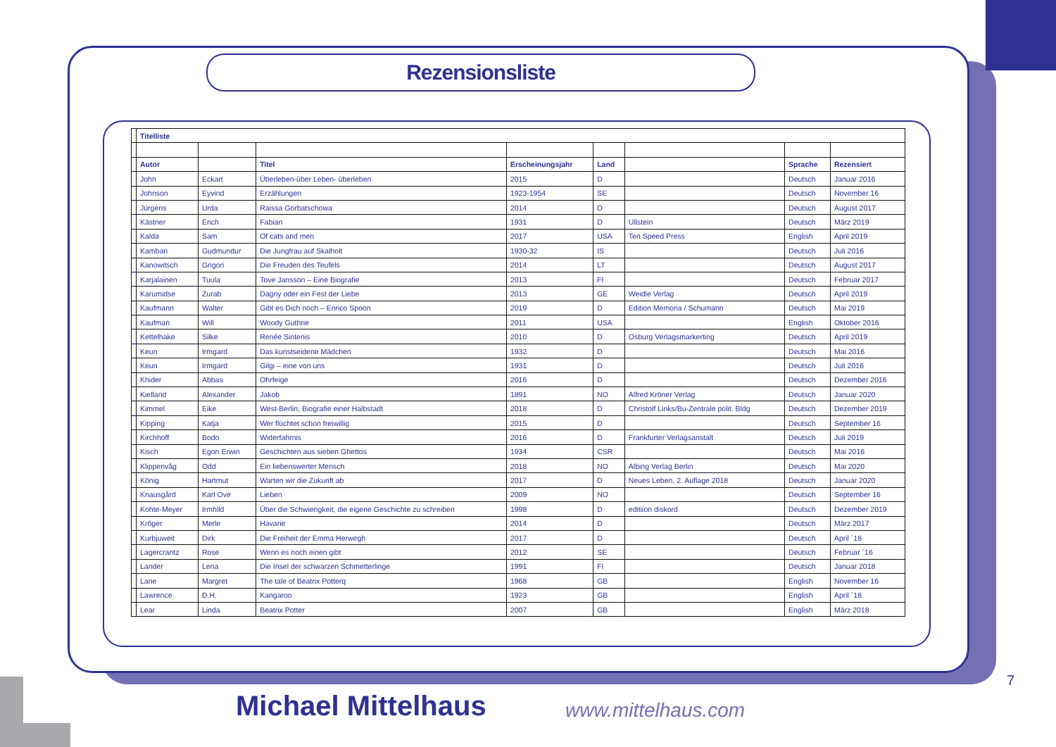Rezensionsliste
| | Titelliste | | | | | | | |
| | Autor | | Titel | Erscheinungsjahr | Land | | Sprache | Rezensiert |
| | John | Eckart | Überleben-über Leben- überleben | 2015 | D | | Deutsch | Januar 2016 |
| | Johnson | Eyvind | Erzählungen | 1923-1954 | SE | | Deutsch | November 16 |
| | Jürgens | Urda | Raissa Gorbatschowa | 2014 | D | | Deutsch | August 2017 |
| | Kästner | Erich | Fabian | 1931 | D | Ullstein | Deutsch | März 2019 |
| | Kalda | Sam | Of cats and men | 2017 | USA | Ten Speed Press | English | April 2019 |
| | Kamban | Gudmundur | Die Jungfrau auf Skalholt | 1930-32 | IS | | Deutsch | Juli 2016 |
| | Kanowitsch | Grigori | Die Freuden des Teufels | 2014 | LT | | Deutsch | August 2017 |
| | Karjalainen | Tuula | Tove Jansson – Eine Biografie | 2013 | FI | | Deutsch | Februar 2017 |
| | Karumidse | Zurab | Dagny oder ein Fest der Liebe | 2013 | GE | Weidle Verlag | Deutsch | April 2019 |
| | Kaufmann | Walter | Gibt es Dich noch – Enrico Spoon | 2019 | D | Edition Memoria / Schumann | Deutsch | Mai 2019 |
| | Kaufman | Will | Woody Guthrie | 2011 | USA | | English | Oktober 2016 |
| | Kettelhake | Silke | Renée Sintenis | 2010 | D | Osburg Verlagsmarkerting | Deutsch | April 2019 |
| | Keun | Irmgard | Das kunstseidene Mädchen | 1932 | D | | Deutsch | Mai 2016 |
| | Keun | Irmgard | Gilgi – eine von uns | 1931 | D | | Deutsch | Juli 2016 |
| | Khider | Abbas | Ohrfeige | 2016 | D | | Deutsch | Dezember 2016 |
| | Kielland | Alexander | Jakob | 1891 | NO | Alfred Kröner Verlag | Deutsch | Januar 2020 |
| | Kimmel | Eike | West-Berlin, Biografie einer Halbstadt | 2018 | D | Christolf Links/Bu-Zentrale polit. Bldg | Deutsch | Dezember 2019 |
| | Kipping | Katja | Wer flüchtet schon freiwillig | 2015 | D | | Deutsch | September 16 |
| | Kirchhoff | Bodo | Widerfahrnis | 2016 | D | Frankfurter Verlagsanstalt | Deutsch | Juli 2019 |
| | Kisch | Egon Erwin | Geschichten aus sieben Ghettos | 1934 | CSR | | Deutsch | Mai 2016 |
| | Klippenvåg | Odd | Ein liebenswerter Mensch | 2018 | NO | Albing Verlag Berlin | Deutsch | Mai 2020 |
| | König | Hartmut | Warten wir die Zukunft ab | 2017 | D | Neues Leben, 2. Auflage 2018 | Deutsch | Januar 2020 |
| | Knausgård | Karl Ove | Lieben | 2009 | NO | | Deutsch | September 16 |
| | Kohte-Meyer | Irmhild | Über die Schwierigkeit, die eigene Geschichte zu schreiben | 1998 | D | editiion diskord | Deutsch | Dezember 2019 |
| | Kröger | Merle | Havarie | 2014 | D | | Deutsch | März 2017 |
| | Kurbjuweit | Dirk | Die Freiheit der Emma Herwegh | 2017 | D | | Deutsch | April ´18 |
| | Lagercrantz | Rose | Wenn es noch einen gibt | 2012 | SE | | Deutsch | Februar ´16 |
| | Lander | Lena | Die Insel der schwarzen Schmetterlinge | 1991 | FI | | Deutsch | Januar 2018 |
| | Lane | Margret | The tale of Beatrix Potterq | 1968 | GB | | English | November 16 |
| | Lawrence | D.H. | Kangaroo | 1923 | GB | | English | April ´18 |
| | Lear | Linda | Beatrix Potter | 2007 | GB | | English | März 2018 |
7
Michael Mittelhaus www.mittelhaus.com